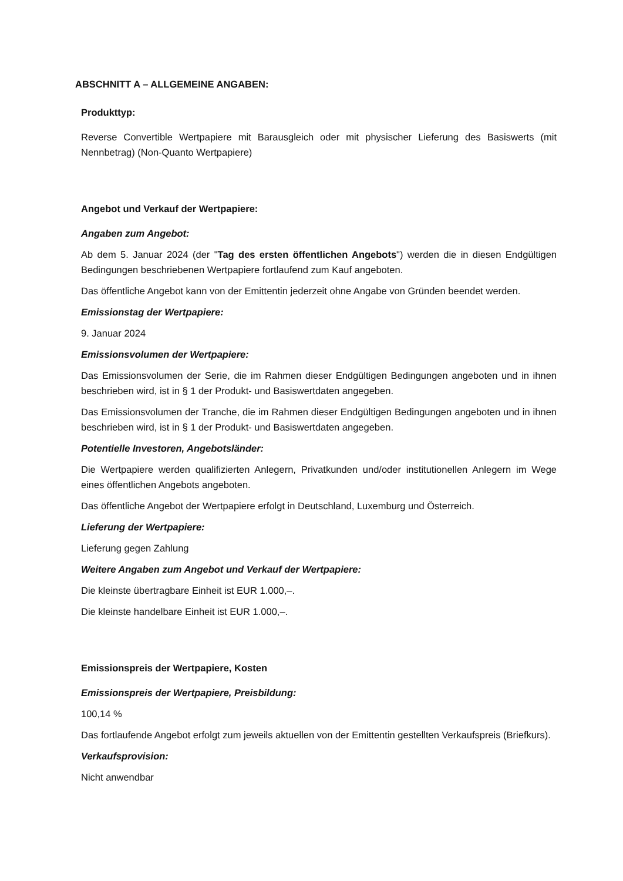ABSCHNITT A – ALLGEMEINE ANGABEN:
Produkttyp:
Reverse Convertible Wertpapiere mit Barausgleich oder mit physischer Lieferung des Basiswerts (mit Nennbetrag) (Non-Quanto Wertpapiere)
Angebot und Verkauf der Wertpapiere:
Angaben zum Angebot:
Ab dem 5. Januar 2024 (der "Tag des ersten öffentlichen Angebots") werden die in diesen Endgültigen Bedingungen beschriebenen Wertpapiere fortlaufend zum Kauf angeboten.
Das öffentliche Angebot kann von der Emittentin jederzeit ohne Angabe von Gründen beendet werden.
Emissionstag der Wertpapiere:
9. Januar 2024
Emissionsvolumen der Wertpapiere:
Das Emissionsvolumen der Serie, die im Rahmen dieser Endgültigen Bedingungen angeboten und in ihnen beschrieben wird, ist in § 1 der Produkt- und Basiswertdaten angegeben.
Das Emissionsvolumen der Tranche, die im Rahmen dieser Endgültigen Bedingungen angeboten und in ihnen beschrieben wird, ist in § 1 der Produkt- und Basiswertdaten angegeben.
Potentielle Investoren, Angebotsländer:
Die Wertpapiere werden qualifizierten Anlegern, Privatkunden und/oder institutionellen Anlegern im Wege eines öffentlichen Angebots angeboten.
Das öffentliche Angebot der Wertpapiere erfolgt in Deutschland, Luxemburg und Österreich.
Lieferung der Wertpapiere:
Lieferung gegen Zahlung
Weitere Angaben zum Angebot und Verkauf der Wertpapiere:
Die kleinste übertragbare Einheit ist EUR 1.000,–.
Die kleinste handelbare Einheit ist EUR 1.000,–.
Emissionspreis der Wertpapiere, Kosten
Emissionspreis der Wertpapiere, Preisbildung:
100,14 %
Das fortlaufende Angebot erfolgt zum jeweils aktuellen von der Emittentin gestellten Verkaufspreis (Briefkurs).
Verkaufsprovision:
Nicht anwendbar